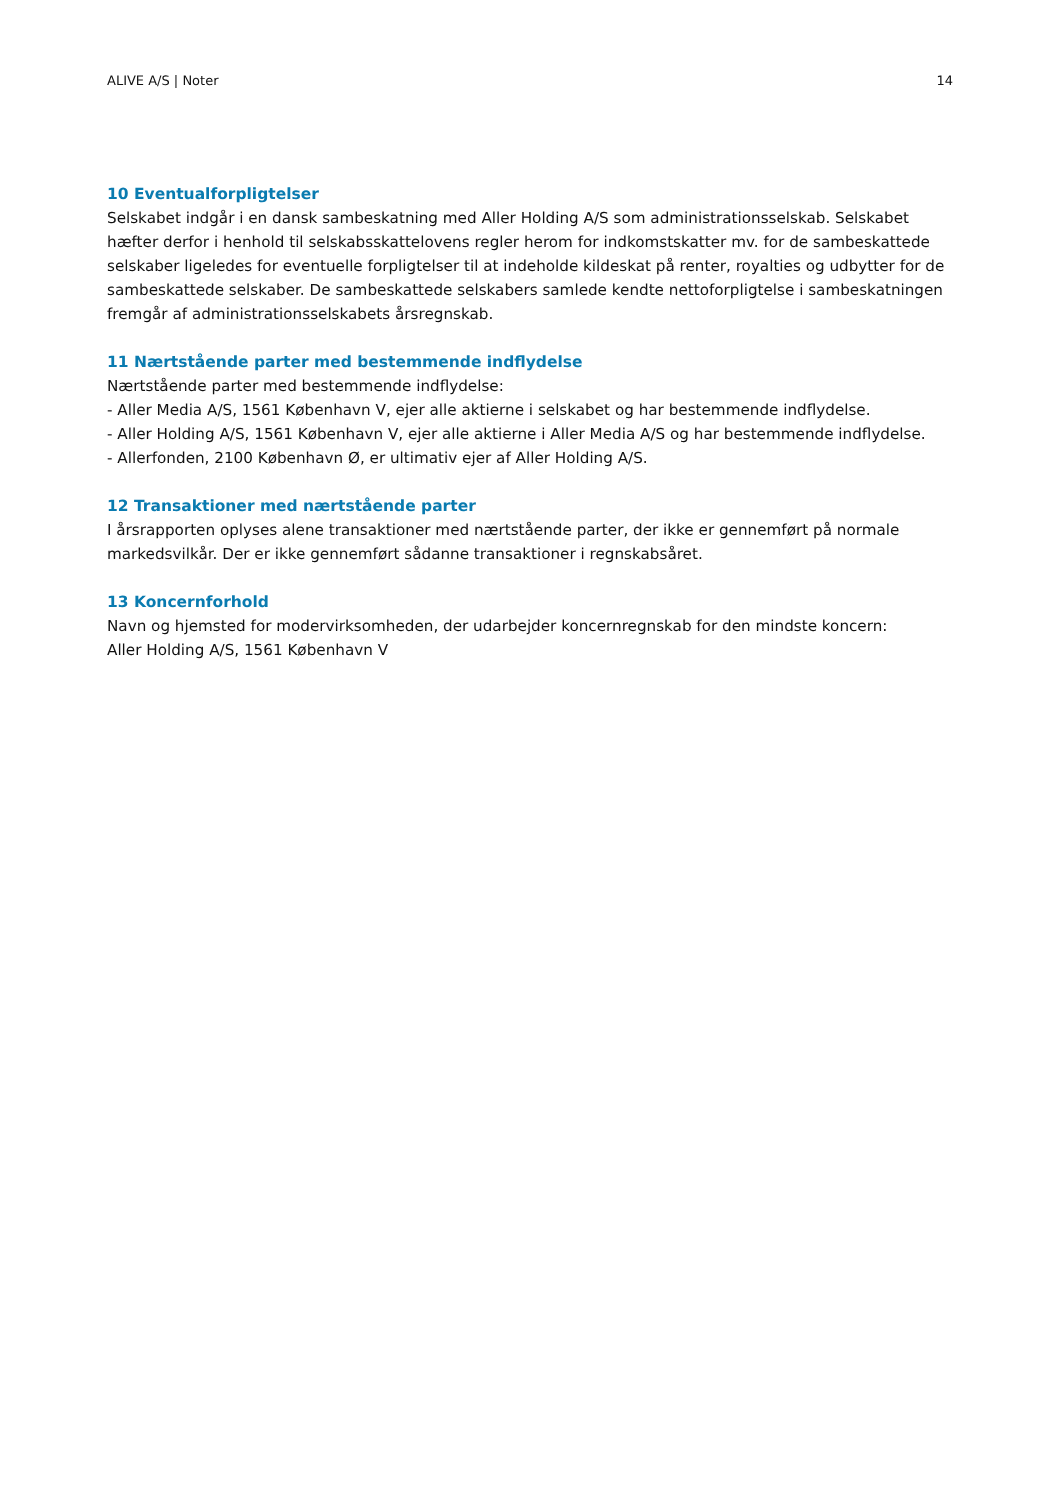ALIVE A/S | Noter 14
10 Eventualforpligtelser
Selskabet indgår i en dansk sambeskatning med Aller Holding A/S som administrationsselskab. Selskabet hæfter derfor i henhold til selskabsskattelovens regler herom for indkomstskatter mv. for de sambeskattede selskaber ligeledes for eventuelle forpligtelser til at indeholde kildeskat på renter, royalties og udbytter for de sambeskattede selskaber. De sambeskattede selskabers samlede kendte nettoforpligtelse i sambeskatningen fremgår af administrationsselskabets årsregnskab.
11 Nærtstående parter med bestemmende indflydelse
Nærtstående parter med bestemmende indflydelse:
- Aller Media A/S, 1561 København V, ejer alle aktierne i selskabet og har bestemmende indflydelse.
- Aller Holding A/S, 1561 København V, ejer alle aktierne i Aller Media A/S og har bestemmende indflydelse.
- Allerfonden, 2100 København Ø, er ultimativ ejer af Aller Holding A/S.
12 Transaktioner med nærtstående parter
I årsrapporten oplyses alene transaktioner med nærtstående parter, der ikke er gennemført på normale markedsvilkår. Der er ikke gennemført sådanne transaktioner i regnskabsåret.
13 Koncernforhold
Navn og hjemsted for modervirksomheden, der udarbejder koncernregnskab for den mindste koncern:
Aller Holding A/S, 1561 København V